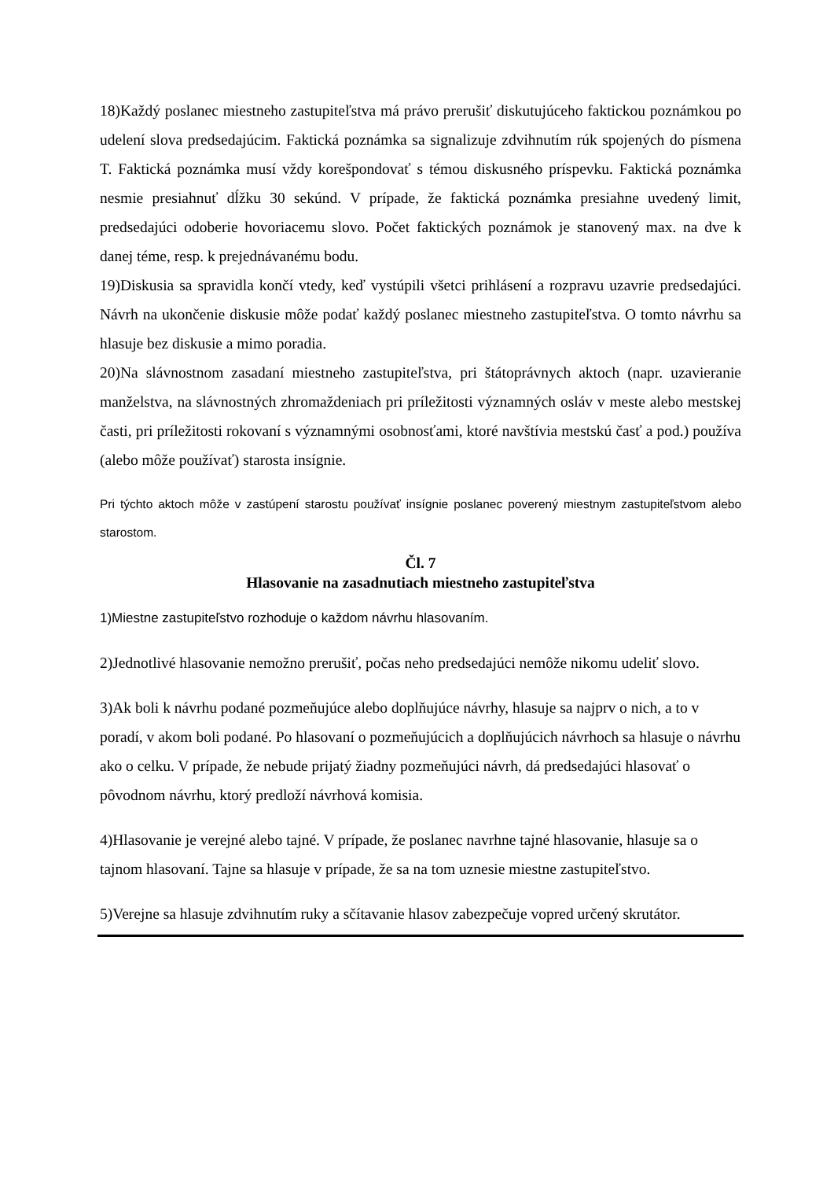18)Každý poslanec miestneho zastupiteľstva má právo prerušiť diskutujúceho faktickou poznámkou po udelení slova predsedajúcim. Faktická poznámka sa signalizuje zdvihnutím rúk spojených do písmena T. Faktická poznámka musí vždy korešpondovať s témou diskusného príspevku. Faktická poznámka nesmie presiahnuť dĺžku 30 sekúnd. V prípade, že faktická poznámka presiahne uvedený limit, predsedajúci odoberie hovoriacemu slovo. Počet faktických poznámok je stanovený max. na dve k danej téme, resp. k prejednávanému bodu.
19)Diskusia sa spravidla končí vtedy, keď vystúpili všetci prihlásení a rozpravu uzavrie predsedajúci. Návrh na ukončenie diskusie môže podať každý poslanec miestneho zastupiteľstva. O tomto návrhu sa hlasuje bez diskusie a mimo poradia.
20)Na slávnostnom zasadaní miestneho zastupiteľstva, pri štátoprávnych aktoch (napr. uzavieranie manželstva, na slávnostných zhromaždeniach pri príležitosti významných osláv v meste alebo mestskej časti, pri príležitosti rokovaní s významnými osobnosťami, ktoré navštívia mestskú časť a pod.) používa (alebo môže používať) starosta insígnie.
Pri týchto aktoch môže v zastúpení starostu používať insígnie poslanec poverený miestnym zastupiteľstvom alebo starostom.
Čl. 7
Hlasovanie na zasadnutiach miestneho zastupiteľstva
1)Miestne zastupiteľstvo rozhoduje o každom návrhu hlasovaním.
2)Jednotlivé hlasovanie nemožno prerušiť, počas neho predsedajúci nemôže nikomu udeliť slovo.
3)Ak boli k návrhu podané pozmeňujúce alebo doplňujúce návrhy, hlasuje sa najprv o nich, a to v poradí, v akom boli podané. Po hlasovaní o pozmeňujúcich a doplňujúcich návrhoch sa hlasuje o návrhu ako o celku. V prípade, že nebude prijatý žiadny pozmeňujúci návrh, dá predsedajúci hlasovať o pôvodnom návrhu, ktorý predloží návrhová komisia.
4)Hlasovanie je verejné alebo tajné. V prípade, že poslanec navrhne tajné hlasovanie, hlasuje sa o tajnom hlasovaní. Tajne sa hlasuje v prípade, že sa na tom uznesie miestne zastupiteľstvo.
5)Verejne sa hlasuje zdvihnutím ruky a sčítavanie hlasov zabezpečuje vopred určený skrutátor.